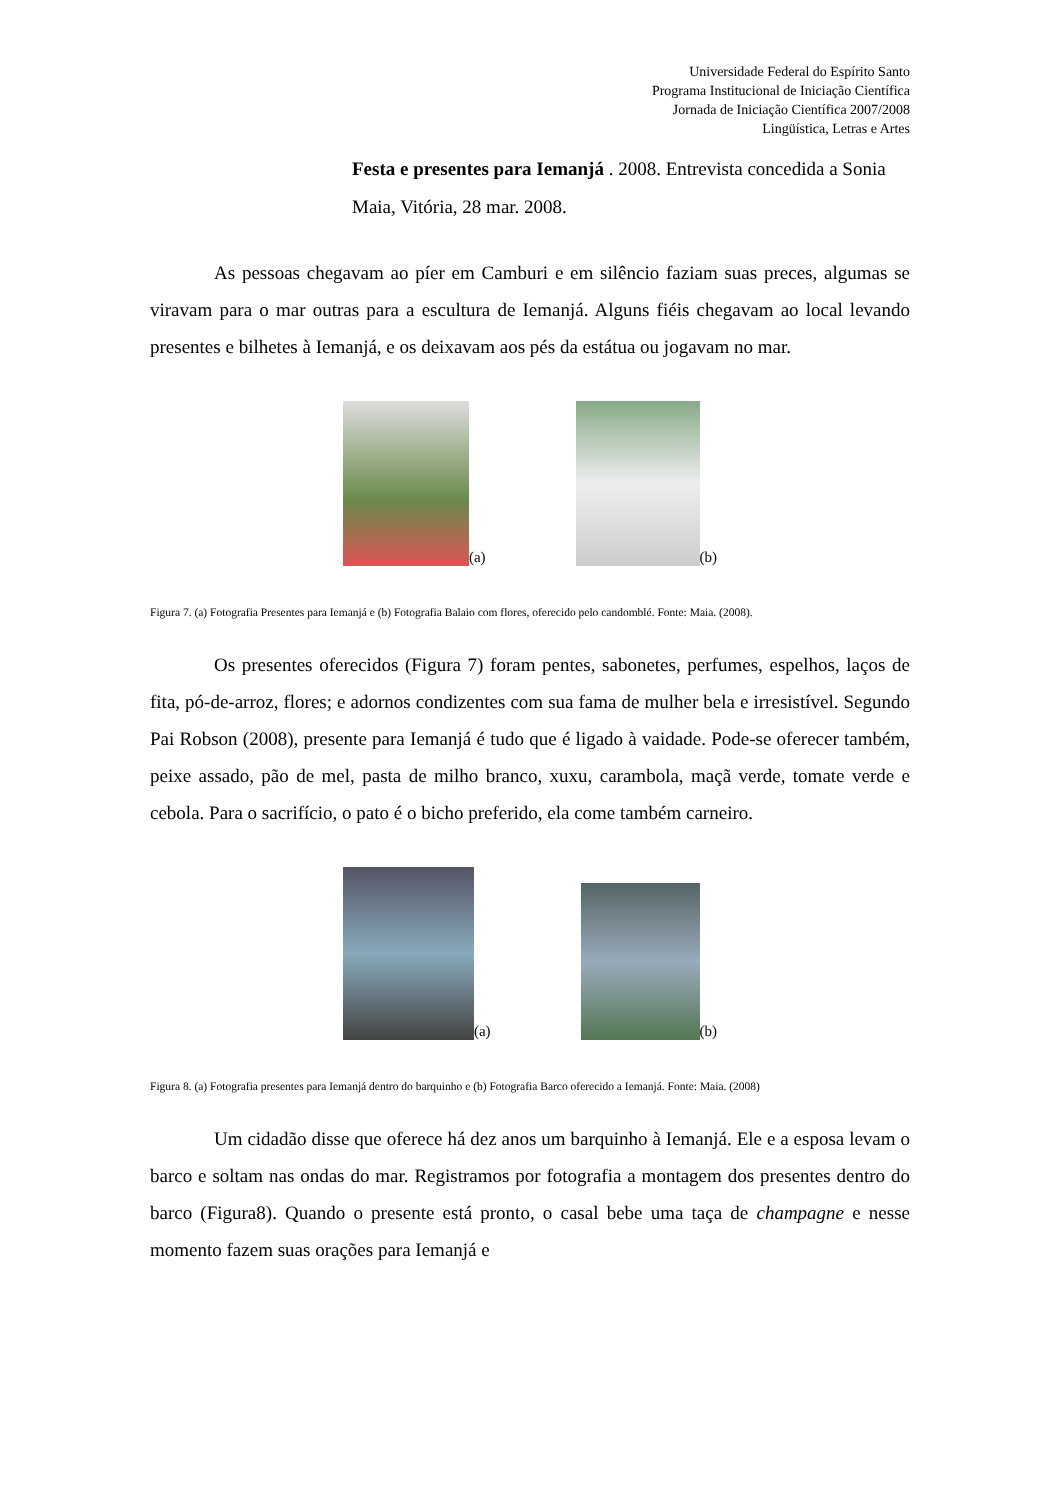Universidade Federal do Espírito Santo
Programa Institucional de Iniciação Científica
Jornada de Iniciação Científica 2007/2008
Lingüística, Letras e Artes
Festa e presentes para Iemanjá . 2008. Entrevista concedida a Sonia Maia, Vitória, 28 mar. 2008.
As pessoas chegavam ao píer em Camburi e em silêncio faziam suas preces, algumas se viravam para o mar outras para a escultura de Iemanjá. Alguns fiéis chegavam ao local levando presentes e bilhetes à Iemanjá, e os deixavam aos pés da estátua ou jogavam no mar.
(a)
(b)
Figura 7. (a) Fotografia Presentes para Iemanjá e (b) Fotografia Balaio com flores, oferecido pelo candomblé. Fonte: Maia. (2008).
Os presentes oferecidos (Figura 7) foram pentes, sabonetes, perfumes, espelhos, laços de fita, pó-de-arroz, flores; e adornos condizentes com sua fama de mulher bela e irresistível. Segundo Pai Robson (2008), presente para Iemanjá é tudo que é ligado à vaidade. Pode-se oferecer também, peixe assado, pão de mel, pasta de milho branco, xuxu, carambola, maçã verde, tomate verde e cebola. Para o sacrifício, o pato é o bicho preferido, ela come também carneiro.
(a)
(b)
Figura 8. (a) Fotografia presentes para Iemanjá dentro do barquinho e (b) Fotografia Barco oferecido a Iemanjá. Fonte: Maia. (2008)
Um cidadão disse que oferece há dez anos um barquinho à Iemanjá. Ele e a esposa levam o barco e soltam nas ondas do mar. Registramos por fotografia a montagem dos presentes dentro do barco (Figura8). Quando o presente está pronto, o casal bebe uma taça de champagne e nesse momento fazem suas orações para Iemanjá e